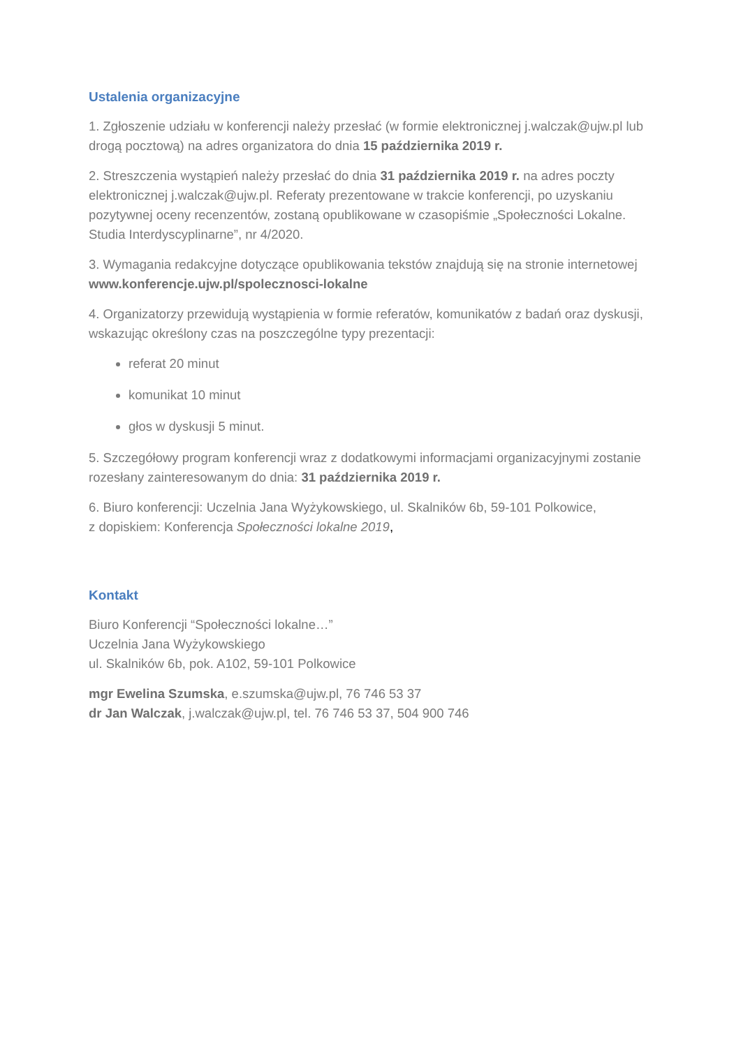Ustalenia organizacyjne
1. Zgłoszenie udziału w konferencji należy przesłać (w formie elektronicznej j.walczak@ujw.pl lub drogą pocztową) na adres organizatora do dnia 15 października 2019 r.
2. Streszczenia wystąpień należy przesłać do dnia 31 października 2019 r. na adres poczty elektronicznej j.walczak@ujw.pl. Referaty prezentowane w trakcie konferencji, po uzyskaniu pozytywnej oceny recenzentów, zostaną opublikowane w czasopiśmie „Społeczności Lokalne. Studia Interdyscyplinarne”, nr 4/2020.
3. Wymagania redakcyjne dotyczące opublikowania tekstów znajdują się na stronie internetowej www.konferencje.ujw.pl/spolecznosci-lokalne
4. Organizatorzy przewidują wystąpienia w formie referatów, komunikatów z badań oraz dyskusji, wskazując określony czas na poszczególne typy prezentacji:
referat 20 minut
komunikat 10 minut
głos w dyskusji 5 minut.
5. Szczegółowy program konferencji wraz z dodatkowymi informacjami organizacyjnymi zostanie rozesłany zainteresowanym do dnia: 31 października 2019 r.
6. Biuro konferencji: Uczelnia Jana Wyżykowskiego, ul. Skalników 6b, 59-101 Polkowice,
z dopiskiem: Konferencja Społeczności lokalne 2019,
Kontakt
Biuro Konferencji “Społeczności lokalne…”
Uczelnia Jana Wyżykowskiego
ul. Skalników 6b, pok. A102, 59-101 Polkowice
mgr Ewelina Szumska, e.szumska@ujw.pl, 76 746 53 37
dr Jan Walczak, j.walczak@ujw.pl, tel. 76 746 53 37, 504 900 746